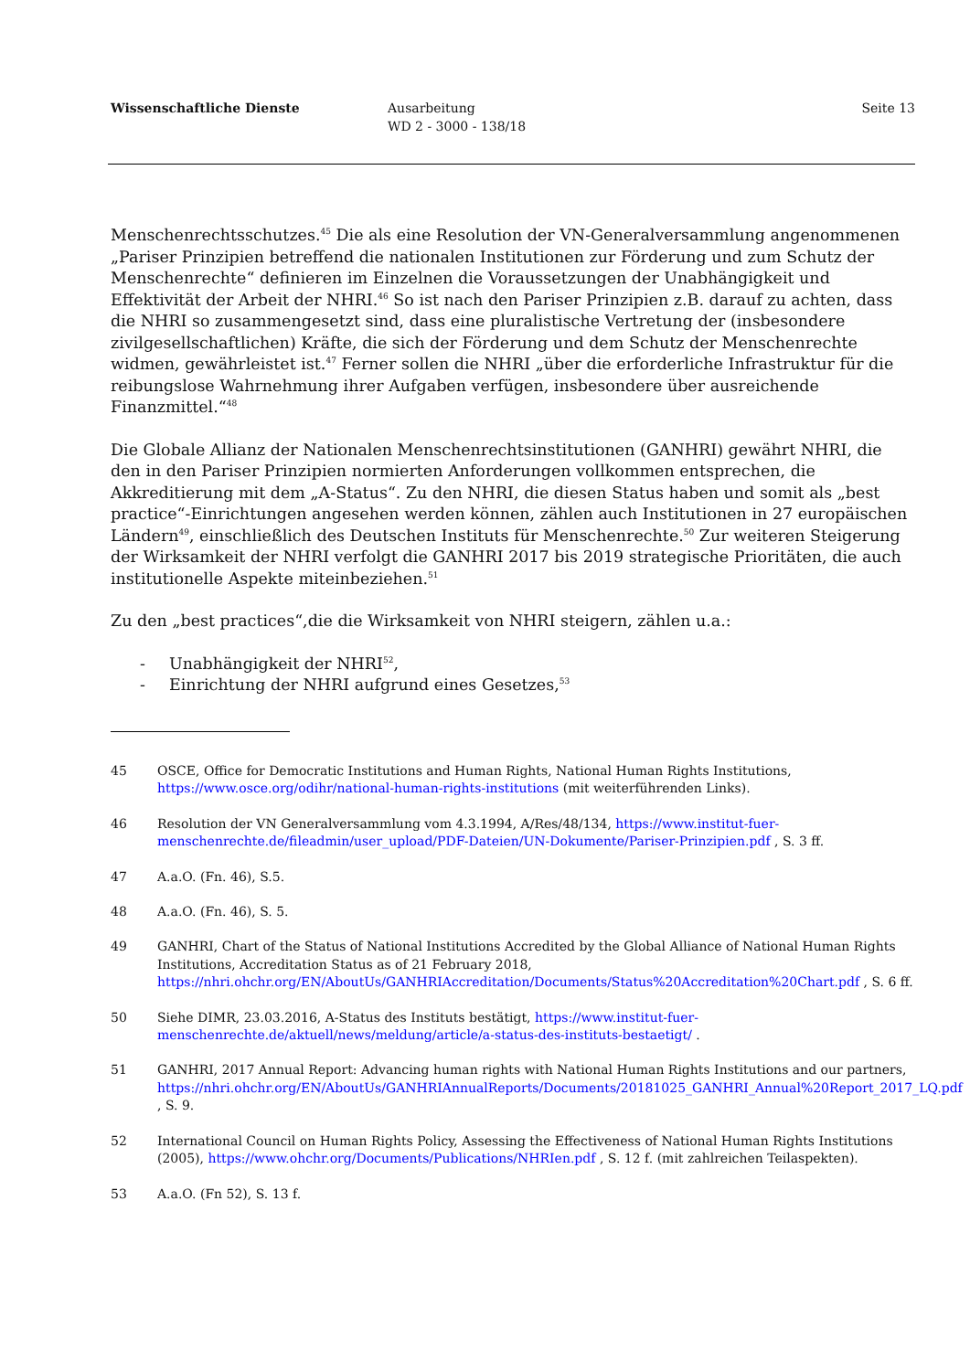Wissenschaftliche Dienste Ausarbeitung
WD 2 - 3000 - 138/18
Seite 13
Menschenrechtsschutzes.<sup>45</sup> Die als eine Resolution der VN-Generalversammlung angenommenen „Pariser Prinzipien betreffend die nationalen Institutionen zur Förderung und zum Schutz der Menschenrechte“ definieren im Einzelnen die Voraussetzungen der Unabhängigkeit und Effektivität der Arbeit der NHRI.<sup>46</sup> So ist nach den Pariser Prinzipien z.B. darauf zu achten, dass die NHRI so zusammengesetzt sind, dass eine pluralistische Vertretung der (insbesondere zivilgesellschaftlichen) Kräfte, die sich der Förderung und dem Schutz der Menschenrechte widmen, gewährleistet ist.<sup>47</sup> Ferner sollen die NHRI „über die erforderliche Infrastruktur für die reibungslose Wahrnehmung ihrer Aufgaben verfügen, insbesondere über ausreichende Finanzmittel.“<sup>48</sup>
Die Globale Allianz der Nationalen Menschenrechtsinstitutionen (GANHRI) gewährt NHRI, die den in den Pariser Prinzipien normierten Anforderungen vollkommen entsprechen, die Akkreditierung mit dem „A-Status“. Zu den NHRI, die diesen Status haben und somit als „best practice“-Einrichtungen angesehen werden können, zählen auch Institutionen in 27 europäischen Ländern<sup>49</sup>, einschließlich des Deutschen Instituts für Menschenrechte.<sup>50</sup> Zur weiteren Steigerung der Wirksamkeit der NHRI verfolgt die GANHRI 2017 bis 2019 strategische Prioritäten, die auch institutionelle Aspekte miteinbeziehen.<sup>51</sup>
Zu den „best practices“,die die Wirksamkeit von NHRI steigern, zählen u.a.:
- Unabhängigkeit der NHRI<sup>52</sup>,
- Einrichtung der NHRI aufgrund eines Gesetzes,<sup>53</sup>
45 OSCE, Office for Democratic Institutions and Human Rights, National Human Rights Institutions, https://www.osce.org/odihr/national-human-rights-institutions (mit weiterführenden Links).
46 Resolution der VN Generalversammlung vom 4.3.1994, A/Res/48/134, https://www.institut-fuer-menschenrechte.de/fileadmin/user_upload/PDF-Dateien/UN-Dokumente/Pariser-Prinzipien.pdf , S. 3 ff.
47 A.a.O. (Fn. 46), S.5.
48 A.a.O. (Fn. 46), S. 5.
49 GANHRI, Chart of the Status of National Institutions Accredited by the Global Alliance of National Human Rights Institutions, Accreditation Status as of 21 February 2018, https://nhri.ohchr.org/EN/AboutUs/GANHRIAccreditation/Documents/Status%20Accreditation%20Chart.pdf , S. 6 ff.
50 Siehe DIMR, 23.03.2016, A-Status des Instituts bestätigt, https://www.institut-fuer-menschenrechte.de/aktuell/news/meldung/article/a-status-des-instituts-bestaetigt/ .
51 GANHRI, 2017 Annual Report: Advancing human rights with National Human Rights Institutions and our partners, https://nhri.ohchr.org/EN/AboutUs/GANHRIAnnualReports/Documents/20181025_GANHRI_Annual%20Report_2017_LQ.pdf , S. 9.
52 International Council on Human Rights Policy, Assessing the Effectiveness of National Human Rights Institutions (2005), https://www.ohchr.org/Documents/Publications/NHRIen.pdf , S. 12 f. (mit zahlreichen Teilaspekten).
53 A.a.O. (Fn 52), S. 13 f.